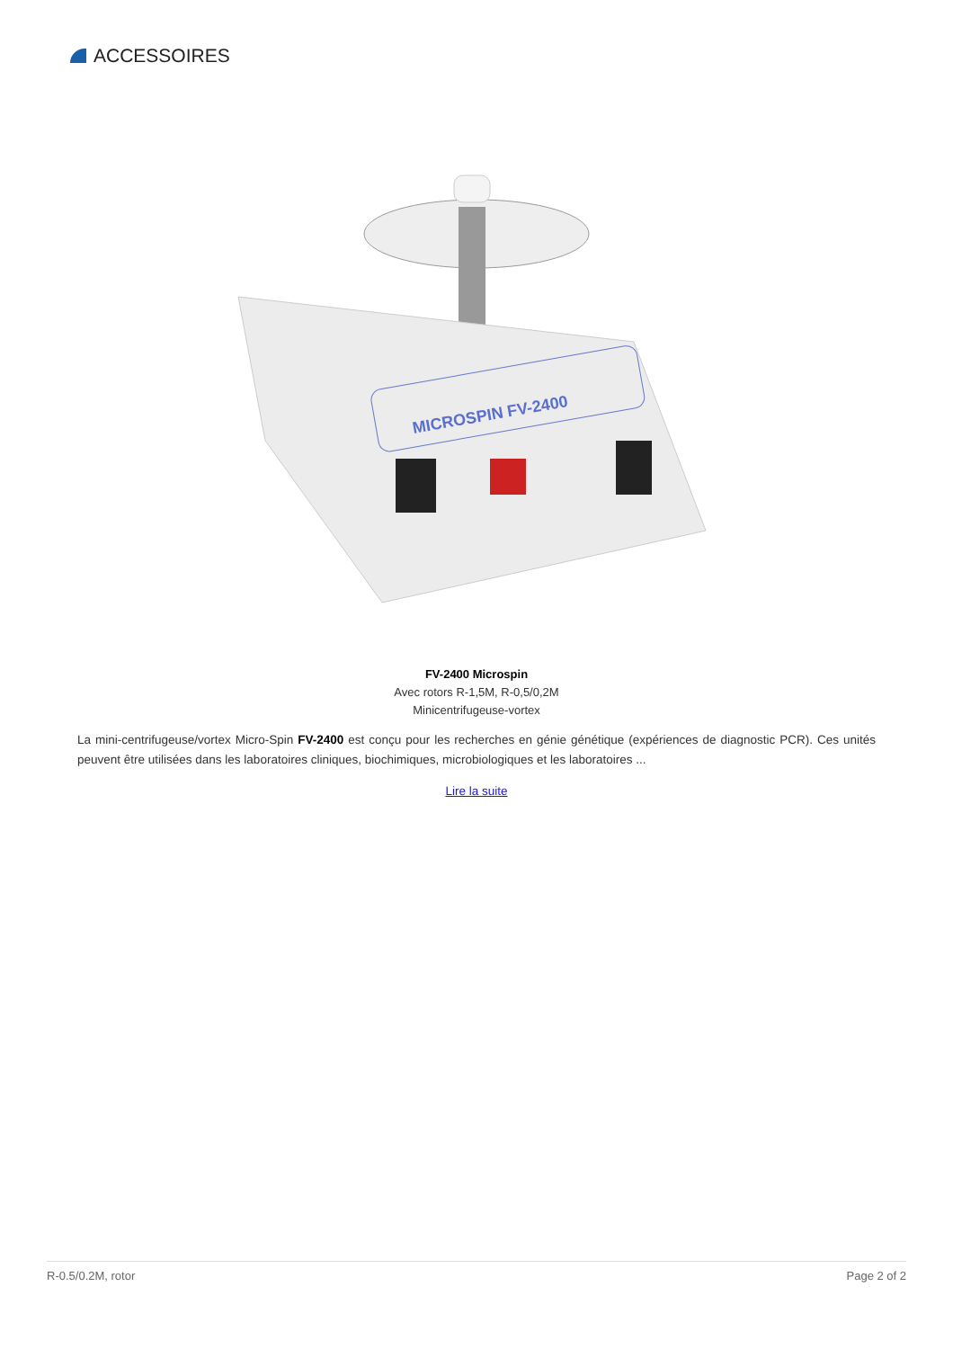ACCESSOIRES
MICROSPIN FV-2400
FV-2400 Microspin
Avec rotors R-1,5M, R-0,5/0,2M
Minicentrifugeuse-vortex
La mini-centrifugeuse/vortex Micro-Spin FV-2400 est conçu pour les recherches en génie génétique (expériences de diagnostic PCR). Ces unités peuvent être utilisées dans les laboratoires cliniques, biochimiques, microbiologiques et les laboratoires ...
Lire la suite
R-0.5/0.2M, rotor Page 2 of 2